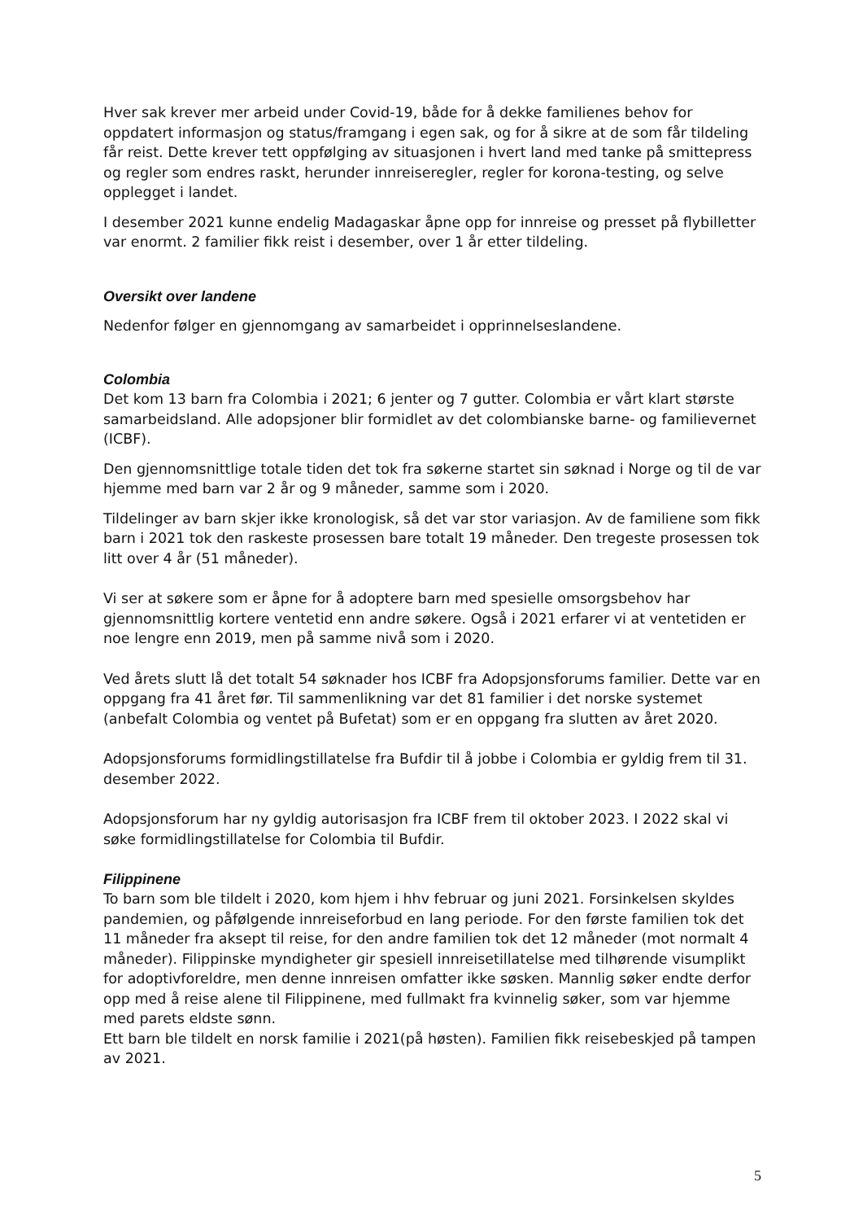Hver sak krever mer arbeid under Covid-19, både for å dekke familienes behov for oppdatert informasjon og status/framgang i egen sak, og for å sikre at de som får tildeling får reist. Dette krever tett oppfølging av situasjonen i hvert land med tanke på smittepress og regler som endres raskt, herunder innreiseregler, regler for korona-testing, og selve opplegget i landet.
I desember 2021 kunne endelig Madagaskar åpne opp for innreise og presset på flybilletter var enormt. 2 familier fikk reist i desember, over 1 år etter tildeling.
Oversikt over landene
Nedenfor følger en gjennomgang av samarbeidet i opprinnelseslandene.
Colombia
Det kom 13 barn fra Colombia i 2021; 6 jenter og 7 gutter. Colombia er vårt klart største samarbeidsland. Alle adopsjoner blir formidlet av det colombianske barne- og familievernet (ICBF).
Den gjennomsnittlige totale tiden det tok fra søkerne startet sin søknad i Norge og til de var hjemme med barn var 2 år og 9 måneder, samme som i 2020.
Tildelinger av barn skjer ikke kronologisk, så det var stor variasjon. Av de familiene som fikk barn i 2021 tok den raskeste prosessen bare totalt 19 måneder. Den tregeste prosessen tok litt over 4 år (51 måneder).
Vi ser at søkere som er åpne for å adoptere barn med spesielle omsorgsbehov har gjennomsnittlig kortere ventetid enn andre søkere. Også i 2021 erfarer vi at ventetiden er noe lengre enn 2019, men på samme nivå som i 2020.
Ved årets slutt lå det totalt 54 søknader hos ICBF fra Adopsjonsforums familier. Dette var en oppgang fra 41 året før. Til sammenlikning var det 81 familier i det norske systemet (anbefalt Colombia og ventet på Bufetat) som er en oppgang fra slutten av året 2020.
Adopsjonsforums formidlingstillatelse fra Bufdir til å jobbe i Colombia er gyldig frem til 31. desember 2022.
Adopsjonsforum har ny gyldig autorisasjon fra ICBF frem til oktober 2023. I 2022 skal vi søke formidlingstillatelse for Colombia til Bufdir.
Filippinene
To barn som ble tildelt i 2020, kom hjem i hhv februar og juni 2021. Forsinkelsen skyldes pandemien, og påfølgende innreiseforbud en lang periode. For den første familien tok det 11 måneder fra aksept til reise, for den andre familien tok det 12 måneder (mot normalt 4 måneder). Filippinske myndigheter gir spesiell innreisetillatelse med tilhørende visumplikt for adoptivforeldre, men denne innreisen omfatter ikke søsken. Mannlig søker endte derfor opp med å reise alene til Filippinene, med fullmakt fra kvinnelig søker, som var hjemme med parets eldste sønn.
Ett barn ble tildelt en norsk familie i 2021(på høsten). Familien fikk reisebeskjed på tampen av 2021.
5